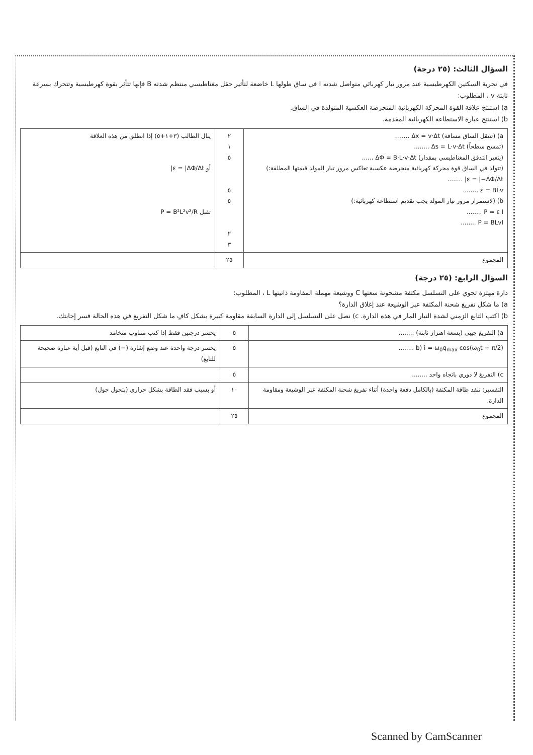السؤال الثالث: (٢٥ درجة)
في تجربة السكتين الكهرطيسية عند مرور تيار كهربائي متواصل شدته I في ساق طولها L خاضعة لتأثير حقل مغناطيسي منتظم شدته B فإنها تتأثر بقوة كهرطيسية وتتحرك بسرعة ثابتة v ، المطلوب:
a) استنتج علاقة القوة المحركة الكهربائية المتحرضة العكسية المتولدة في الساق.
b) استنتج عبارة الاستطاعة الكهربائية المقدمة.
| a) (تنتقل الساق مسافة) Δx = v·Δt ........ (تمسح سطحاً) Δs = L·v·Δt ........ (يتغير التدفق المغناطيسي بمقدار) ΔΦ = B·L·v·Δt ...... (تتولد في الساق قوة محركة كهربائية متحرضة عكسية تعاكس مرور تيار المولد قيمتها المطلقة:) ε = /−ΔΦ/Δt/ ........ ε = BLv ........ b) (لاستمرار مرور تيار المولد يجب تقديم استطاعة كهربائية:) P = ε I ........ P = BLvI ........ | ٢ ١ ٥ ٥ ٥ ٢ ٣ | ينال الطالب (٣+١+٥) إذا انطلق من هذه العلاقة أو ε = /ΔΦ/Δt/ تقبل P = B²L²v²/R |
| المجموع | ٢٥ | |
السؤال الرابع: (٢٥ درجة)
دارة مهتزة تحوي على التسلسل مكثفة مشحونة سعتها C ووشيعة مهملة المقاومة ذاتيتها L ، المطلوب:
a) ما شكل تفريغ شحنة المكثفة عبر الوشيعة عند إغلاق الدارة؟
b) اكتب التابع الزمني لشدة التيار المار في هذه الدارة. c) نصل على التسلسل إلى الدارة السابقة مقاومة كبيرة بشكل كافٍ ما شكل التفريغ في هذه الحالة فسر إجابتك.
| a) التفريغ جيبي (بسعة اهتزاز ثابتة) ........ | ٥ | يخسر درجتين فقط إذا كتب متناوب متخامد |
| b) i = ω<sub>0</sub>q<sub>max</sub> cos(ω<sub>0</sub>t + π/2) ........ | ٥ | يخسر درجة واحدة عند وضع إشارة (−) في التابع (قبل أية عبارة صحيحة للتابع) |
| c) التفريغ لا دوري باتجاه واحد ........ | ٥ | |
| التفسير: تنفد طاقة المكثفة (بالكامل دفعة واحدة) أثناء تفريغ شحنة المكثفة عبر الوشيعة ومقاومة الدارة. | ١٠ | أو بسبب فقد الطاقة بشكل حراري (بتحول جول) |
| المجموع | ٢٥ | |
Scanned by CamScanner